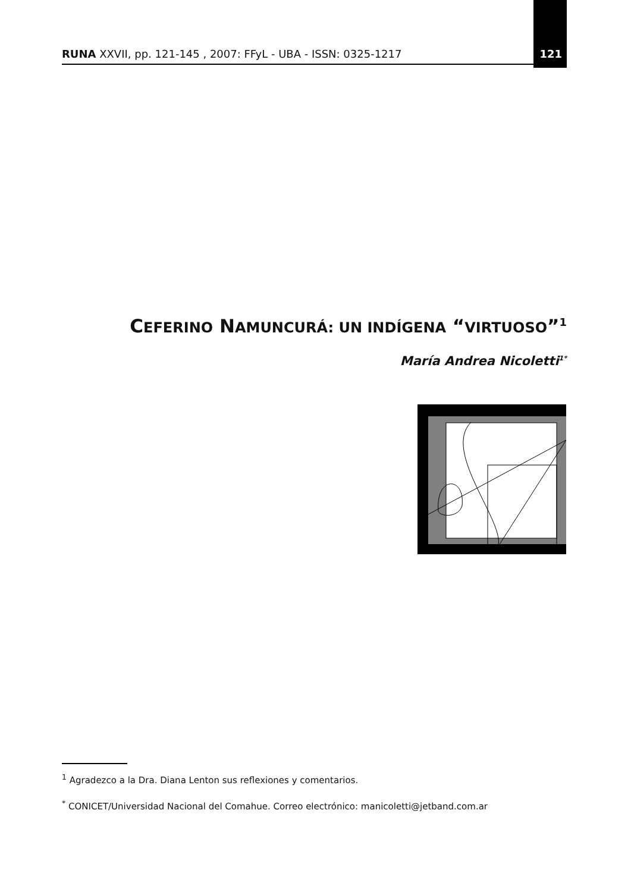RUNA XXVII, pp. 121-145 , 2007: FFyL - UBA - ISSN: 0325-1217 121
CEFERINO NAMUNCURÁ: UN INDÍGENA “VIRTUOSO”<sup>1</sup>
María Andrea Nicoletti<sup>1*</sup>
<sup>1</sup> Agradezco a la Dra. Diana Lenton sus reflexiones y comentarios.
<sup>*</sup> CONICET/Universidad Nacional del Comahue. Correo electrónico: manicoletti@jetband.com.ar